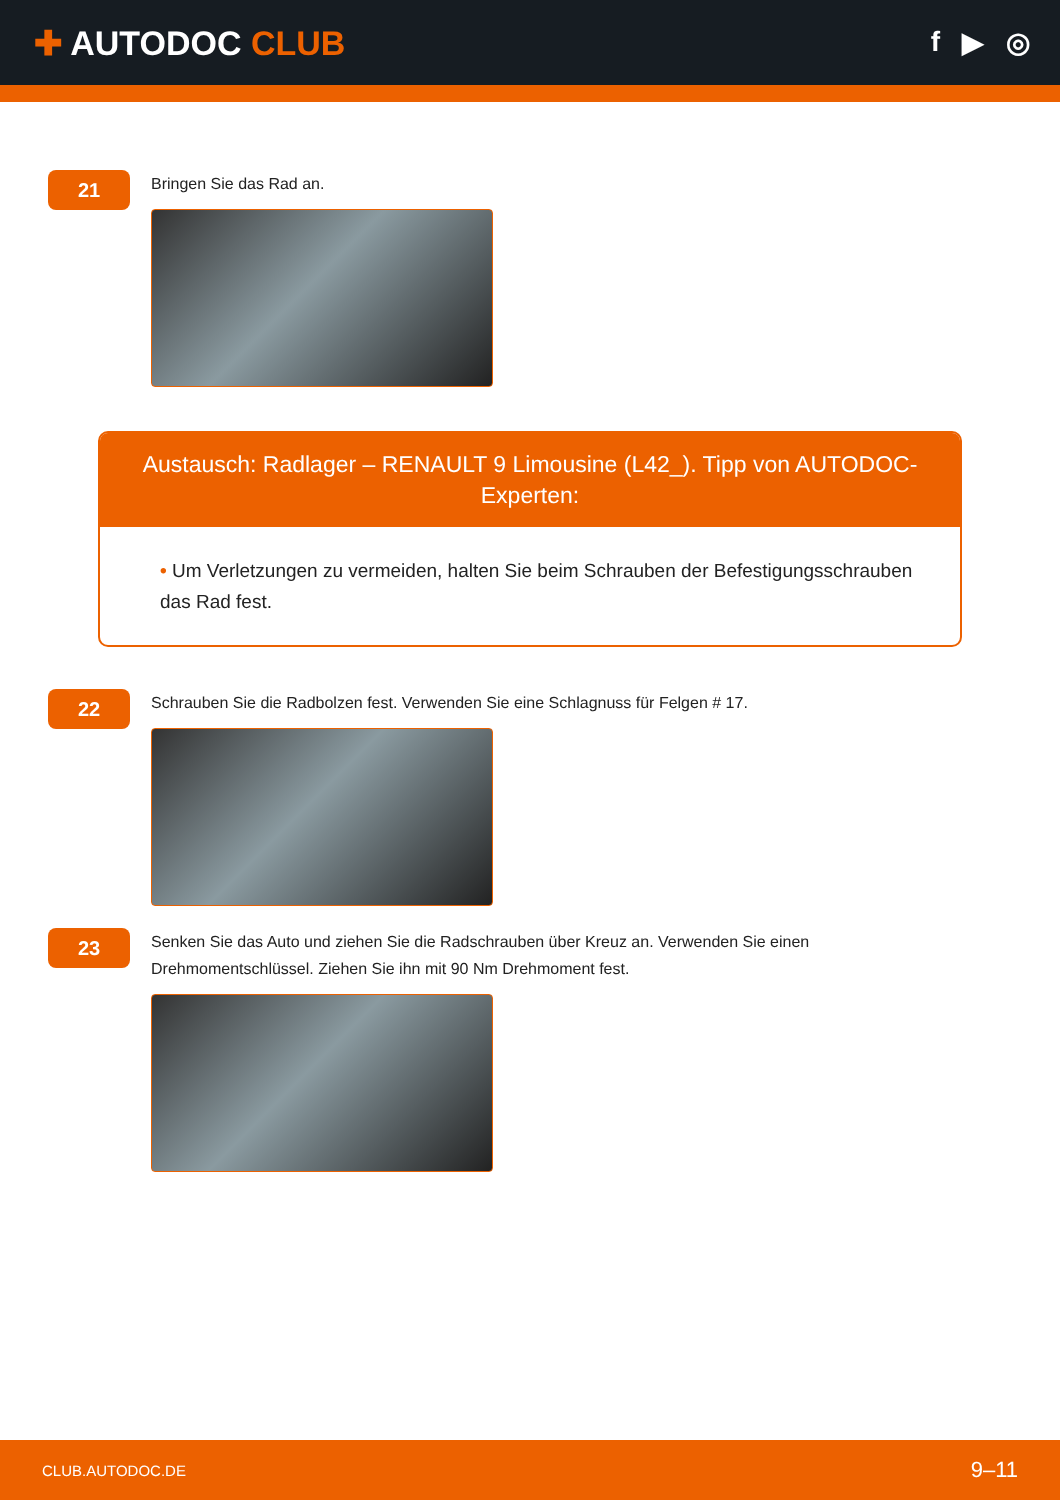✚ AUTODOC CLUB
f ▶ ◎
21
Bringen Sie das Rad an.
Austausch: Radlager – RENAULT 9 Limousine (L42_). Tipp von AUTODOC-Experten:
• Um Verletzungen zu vermeiden, halten Sie beim Schrauben der Befestigungsschrauben das Rad fest.
22
Schrauben Sie die Radbolzen fest. Verwenden Sie eine Schlagnuss für Felgen # 17.
23
Senken Sie das Auto und ziehen Sie die Radschrauben über Kreuz an. Verwenden Sie einen
Drehmomentschlüssel. Ziehen Sie ihn mit 90 Nm Drehmoment fest.
CLUB.AUTODOC.DE 9–11